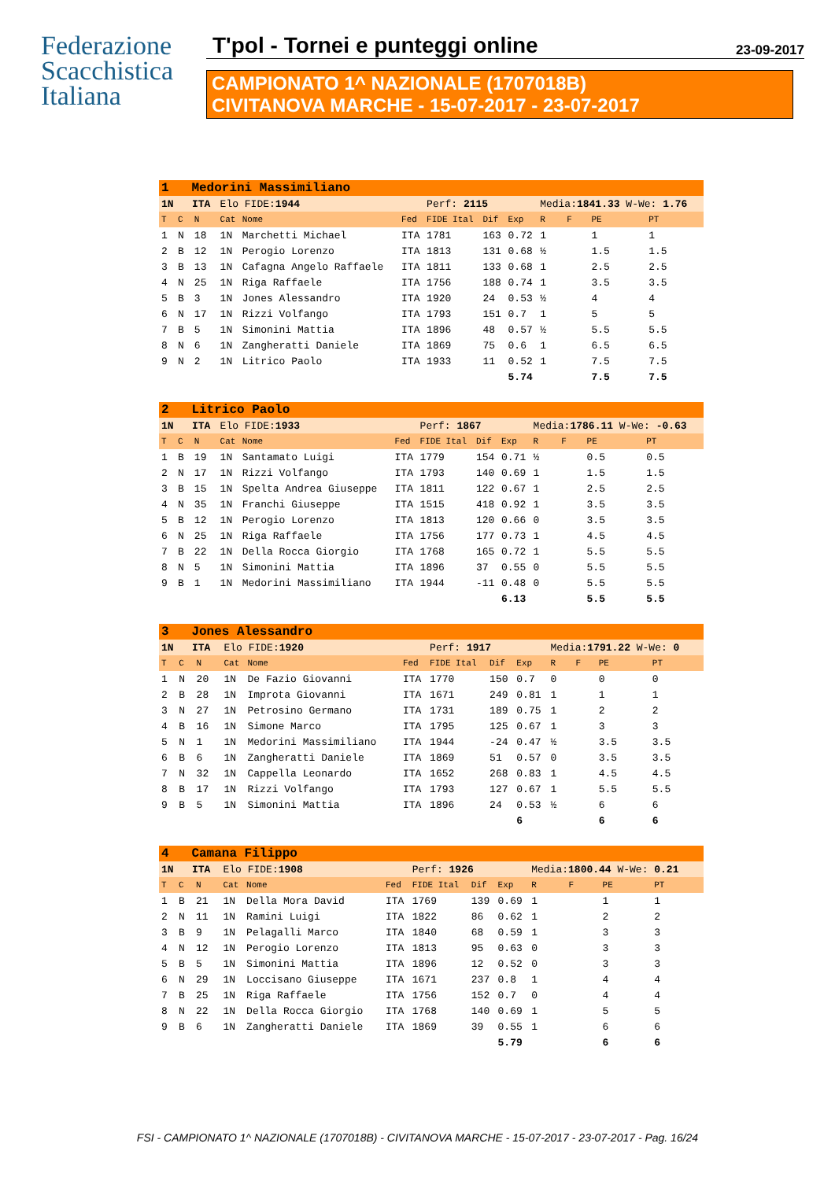Federazione
Scacchistica
Italiana
T'pol - Tornei e punteggi online 23-09-2017
CAMPIONATO 1^ NAZIONALE (1707018B)
CIVITANOVA MARCHE - 15-07-2017 - 23-07-2017
| 1 Medorini Massimiliano | | | | | | | | | | | | |
| 1N ITA | | | Elo FIDE: 1944 | | | Perf: 2115 | | | Media: 1841.33 W-We: 1.76 | | | |
| T | C | N | Cat | Nome | Fed | FIDE Ital | Dif | Exp | R | F | PE | PT |
| 1 | N | 18 | 1N | Marchetti Michael | ITA | 1781 | 163 | 0.72 | 1 | | 1 | 1 |
| 2 | B | 12 | 1N | Perogio Lorenzo | ITA | 1813 | 131 | 0.68 | ½ | | 1.5 | 1.5 |
| 3 | B | 13 | 1N | Cafagna Angelo Raffaele | ITA | 1811 | 133 | 0.68 | 1 | | 2.5 | 2.5 |
| 4 | N | 25 | 1N | Riga Raffaele | ITA | 1756 | 188 | 0.74 | 1 | | 3.5 | 3.5 |
| 5 | B | 3 | 1N | Jones Alessandro | ITA | 1920 | 24 | 0.53 | ½ | | 4 | 4 |
| 6 | N | 17 | 1N | Rizzi Volfango | ITA | 1793 | 151 | 0.7 | 1 | | 5 | 5 |
| 7 | B | 5 | 1N | Simonini Mattia | ITA | 1896 | 48 | 0.57 | ½ | | 5.5 | 5.5 |
| 8 | N | 6 | 1N | Zangheratti Daniele | ITA | 1869 | 75 | 0.6 | 1 | | 6.5 | 6.5 |
| 9 | N | 2 | 1N | Litrico Paolo | ITA | 1933 | 11 | 0.52 | 1 | | 7.5 | 7.5 |
| | | | | | | | | 5.74 | | | 7.5 | 7.5 |
| 2 Litrico Paolo | | | | | | | | | | | | |
| 1N ITA | | | Elo FIDE: 1933 | | | Perf: 1867 | | | Media: 1786.11 W-We: -0.63 | | | |
| T | C | N | Cat | Nome | Fed | FIDE Ital | Dif | Exp | R | F | PE | PT |
| 1 | B | 19 | 1N | Santamato Luigi | ITA | 1779 | 154 | 0.71 | ½ | | 0.5 | 0.5 |
| 2 | N | 17 | 1N | Rizzi Volfango | ITA | 1793 | 140 | 0.69 | 1 | | 1.5 | 1.5 |
| 3 | B | 15 | 1N | Spelta Andrea Giuseppe | ITA | 1811 | 122 | 0.67 | 1 | | 2.5 | 2.5 |
| 4 | N | 35 | 1N | Franchi Giuseppe | ITA | 1515 | 418 | 0.92 | 1 | | 3.5 | 3.5 |
| 5 | B | 12 | 1N | Perogio Lorenzo | ITA | 1813 | 120 | 0.66 | 0 | | 3.5 | 3.5 |
| 6 | N | 25 | 1N | Riga Raffaele | ITA | 1756 | 177 | 0.73 | 1 | | 4.5 | 4.5 |
| 7 | B | 22 | 1N | Della Rocca Giorgio | ITA | 1768 | 165 | 0.72 | 1 | | 5.5 | 5.5 |
| 8 | N | 5 | 1N | Simonini Mattia | ITA | 1896 | 37 | 0.55 | 0 | | 5.5 | 5.5 |
| 9 | B | 1 | 1N | Medorini Massimiliano | ITA | 1944 | -11 | 0.48 | 0 | | 5.5 | 5.5 |
| | | | | | | | | 6.13 | | | 5.5 | 5.5 |
| 3 Jones Alessandro | | | | | | | | | | | | |
| 1N ITA | | | Elo FIDE: 1920 | | | Perf: 1917 | | | Media: 1791.22 W-We: 0 | | | |
| T | C | N | Cat | Nome | Fed | FIDE Ital | Dif | Exp | R | F | PE | PT |
| 1 | N | 20 | 1N | De Fazio Giovanni | ITA | 1770 | 150 | 0.7 | 0 | | 0 | 0 |
| 2 | B | 28 | 1N | Improta Giovanni | ITA | 1671 | 249 | 0.81 | 1 | | 1 | 1 |
| 3 | N | 27 | 1N | Petrosino Germano | ITA | 1731 | 189 | 0.75 | 1 | | 2 | 2 |
| 4 | B | 16 | 1N | Simone Marco | ITA | 1795 | 125 | 0.67 | 1 | | 3 | 3 |
| 5 | N | 1 | 1N | Medorini Massimiliano | ITA | 1944 | -24 | 0.47 | ½ | | 3.5 | 3.5 |
| 6 | B | 6 | 1N | Zangheratti Daniele | ITA | 1869 | 51 | 0.57 | 0 | | 3.5 | 3.5 |
| 7 | N | 32 | 1N | Cappella Leonardo | ITA | 1652 | 268 | 0.83 | 1 | | 4.5 | 4.5 |
| 8 | B | 17 | 1N | Rizzi Volfango | ITA | 1793 | 127 | 0.67 | 1 | | 5.5 | 5.5 |
| 9 | B | 5 | 1N | Simonini Mattia | ITA | 1896 | 24 | 0.53 | ½ | | 6 | 6 |
| | | | | | | | | 6 | | | 6 | 6 |
| 4 Camana Filippo | | | | | | | | | | | | |
| 1N ITA | | | Elo FIDE: 1908 | | | Perf: 1926 | | | Media: 1800.44 W-We: 0.21 | | | |
| T | C | N | Cat | Nome | Fed | FIDE Ital | Dif | Exp | R | F | PE | PT |
| 1 | B | 21 | 1N | Della Mora David | ITA | 1769 | 139 | 0.69 | 1 | | 1 | 1 |
| 2 | N | 11 | 1N | Ramini Luigi | ITA | 1822 | 86 | 0.62 | 1 | | 2 | 2 |
| 3 | B | 9 | 1N | Pelagalli Marco | ITA | 1840 | 68 | 0.59 | 1 | | 3 | 3 |
| 4 | N | 12 | 1N | Perogio Lorenzo | ITA | 1813 | 95 | 0.63 | 0 | | 3 | 3 |
| 5 | B | 5 | 1N | Simonini Mattia | ITA | 1896 | 12 | 0.52 | 0 | | 3 | 3 |
| 6 | N | 29 | 1N | Loccisano Giuseppe | ITA | 1671 | 237 | 0.8 | 1 | | 4 | 4 |
| 7 | B | 25 | 1N | Riga Raffaele | ITA | 1756 | 152 | 0.7 | 0 | | 4 | 4 |
| 8 | N | 22 | 1N | Della Rocca Giorgio | ITA | 1768 | 140 | 0.69 | 1 | | 5 | 5 |
| 9 | B | 6 | 1N | Zangheratti Daniele | ITA | 1869 | 39 | 0.55 | 1 | | 6 | 6 |
| | | | | | | | | 5.79 | | | 6 | 6 |
FSI - CAMPIONATO 1^ NAZIONALE (1707018B) - CIVITANOVA MARCHE - 15-07-2017 - 23-07-2017 - Pag. 16/24